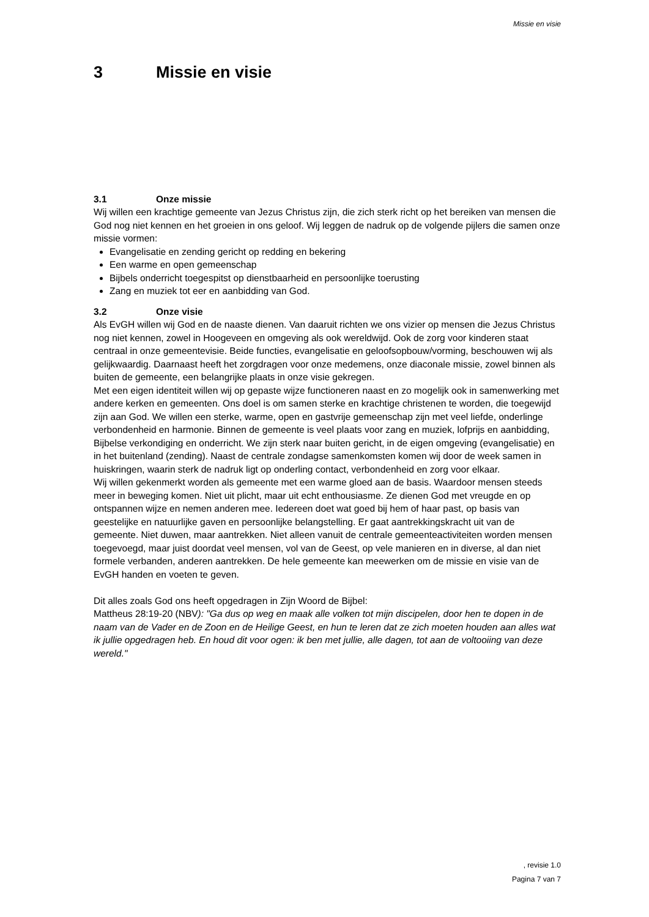Missie en visie
3 Missie en visie
3.1 Onze missie
Wij willen een krachtige gemeente van Jezus Christus zijn, die zich sterk richt op het bereiken van mensen die God nog niet kennen en het groeien in ons geloof. Wij leggen de nadruk op de volgende pijlers die samen onze missie vormen:
Evangelisatie en zending gericht op redding en bekering
Een warme en open gemeenschap
Bijbels onderricht toegespitst op dienstbaarheid en persoonlijke toerusting
Zang en muziek tot eer en aanbidding van God.
3.2 Onze visie
Als EvGH willen wij God en de naaste dienen. Van daaruit richten we ons vizier op mensen die Jezus Christus nog niet kennen, zowel in Hoogeveen en omgeving als ook wereldwijd. Ook de zorg voor kinderen staat centraal in onze gemeentevisie. Beide functies, evangelisatie en geloofsopbouw/vorming, beschouwen wij als gelijkwaardig. Daarnaast heeft het zorgdragen voor onze medemens, onze diaconale missie, zowel binnen als buiten de gemeente, een belangrijke plaats in onze visie gekregen.
Met een eigen identiteit willen wij op gepaste wijze functioneren naast en zo mogelijk ook in samenwerking met andere kerken en gemeenten. Ons doel is om samen sterke en krachtige christenen te worden, die toegewijd zijn aan God. We willen een sterke, warme, open en gastvrije gemeenschap zijn met veel liefde, onderlinge verbondenheid en harmonie. Binnen de gemeente is veel plaats voor zang en muziek, lofprijs en aanbidding, Bijbelse verkondiging en onderricht. We zijn sterk naar buiten gericht, in de eigen omgeving (evangelisatie) en in het buitenland (zending). Naast de centrale zondagse samenkomsten komen wij door de week samen in huiskringen, waarin sterk de nadruk ligt op onderling contact, verbondenheid en zorg voor elkaar.
Wij willen gekenmerkt worden als gemeente met een warme gloed aan de basis. Waardoor mensen steeds meer in beweging komen. Niet uit plicht, maar uit echt enthousiasme. Ze dienen God met vreugde en op ontspannen wijze en nemen anderen mee. Iedereen doet wat goed bij hem of haar past, op basis van geestelijke en natuurlijke gaven en persoonlijke belangstelling. Er gaat aantrekkingskracht uit van de gemeente. Niet duwen, maar aantrekken. Niet alleen vanuit de centrale gemeenteactiviteiten worden mensen toegevoegd, maar juist doordat veel mensen, vol van de Geest, op vele manieren en in diverse, al dan niet formele verbanden, anderen aantrekken. De hele gemeente kan meewerken om de missie en visie van de EvGH handen en voeten te geven.
Dit alles zoals God ons heeft opgedragen in Zijn Woord de Bijbel:
Mattheus 28:19-20 (NBV): "Ga dus op weg en maak alle volken tot mijn discipelen, door hen te dopen in de naam van de Vader en de Zoon en de Heilige Geest, en hun te leren dat ze zich moeten houden aan alles wat ik jullie opgedragen heb. En houd dit voor ogen: ik ben met jullie, alle dagen, tot aan de voltooiing van deze wereld."
, revisie 1.0
Pagina 7 van 7